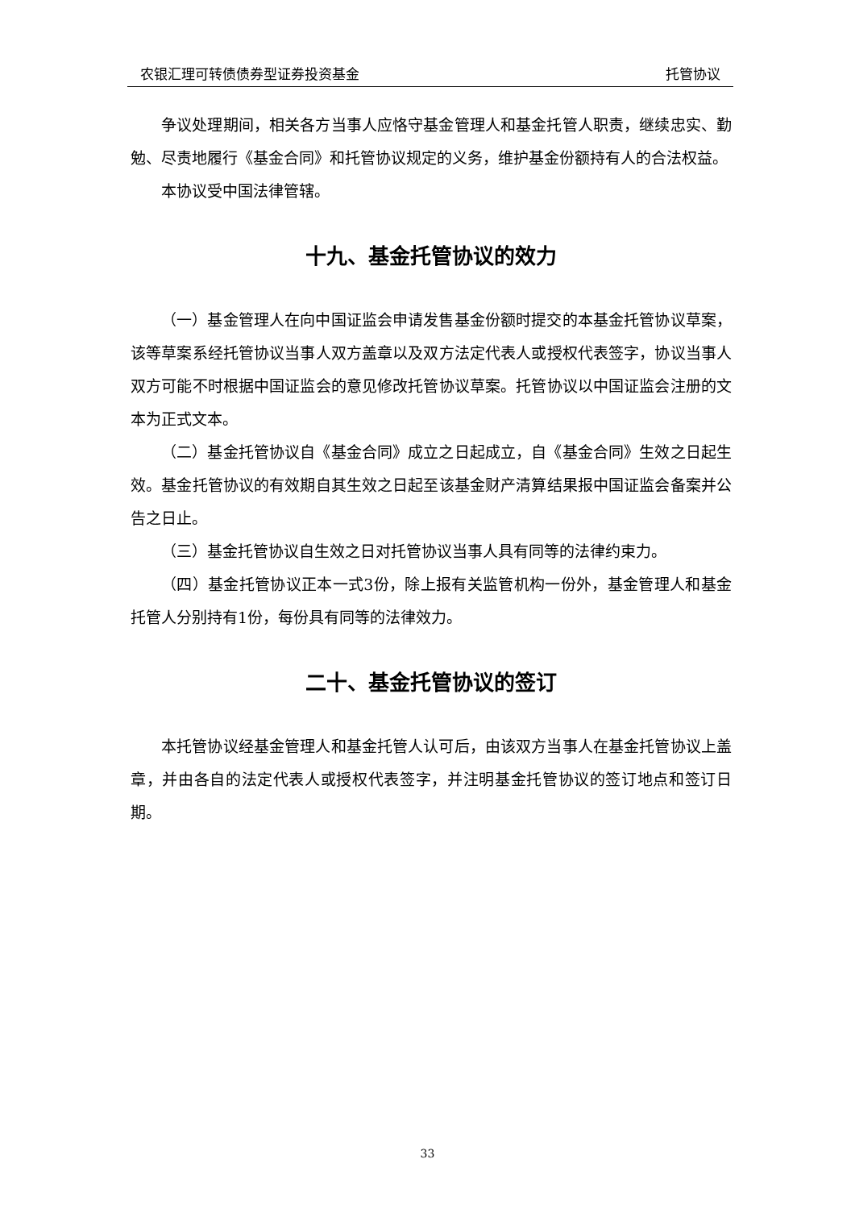农银汇理可转债债券型证券投资基金 托管协议
争议处理期间，相关各方当事人应恪守基金管理人和基金托管人职责，继续忠实、勤勉、尽责地履行《基金合同》和托管协议规定的义务，维护基金份额持有人的合法权益。
本协议受中国法律管辖。
十九、基金托管协议的效力
（一）基金管理人在向中国证监会申请发售基金份额时提交的本基金托管协议草案，该等草案系经托管协议当事人双方盖章以及双方法定代表人或授权代表签字，协议当事人双方可能不时根据中国证监会的意见修改托管协议草案。托管协议以中国证监会注册的文本为正式文本。
（二）基金托管协议自《基金合同》成立之日起成立，自《基金合同》生效之日起生效。基金托管协议的有效期自其生效之日起至该基金财产清算结果报中国证监会备案并公告之日止。
（三）基金托管协议自生效之日对托管协议当事人具有同等的法律约束力。
（四）基金托管协议正本一式3份，除上报有关监管机构一份外，基金管理人和基金托管人分别持有1份，每份具有同等的法律效力。
二十、基金托管协议的签订
本托管协议经基金管理人和基金托管人认可后，由该双方当事人在基金托管协议上盖章，并由各自的法定代表人或授权代表签字，并注明基金托管协议的签订地点和签订日期。
33